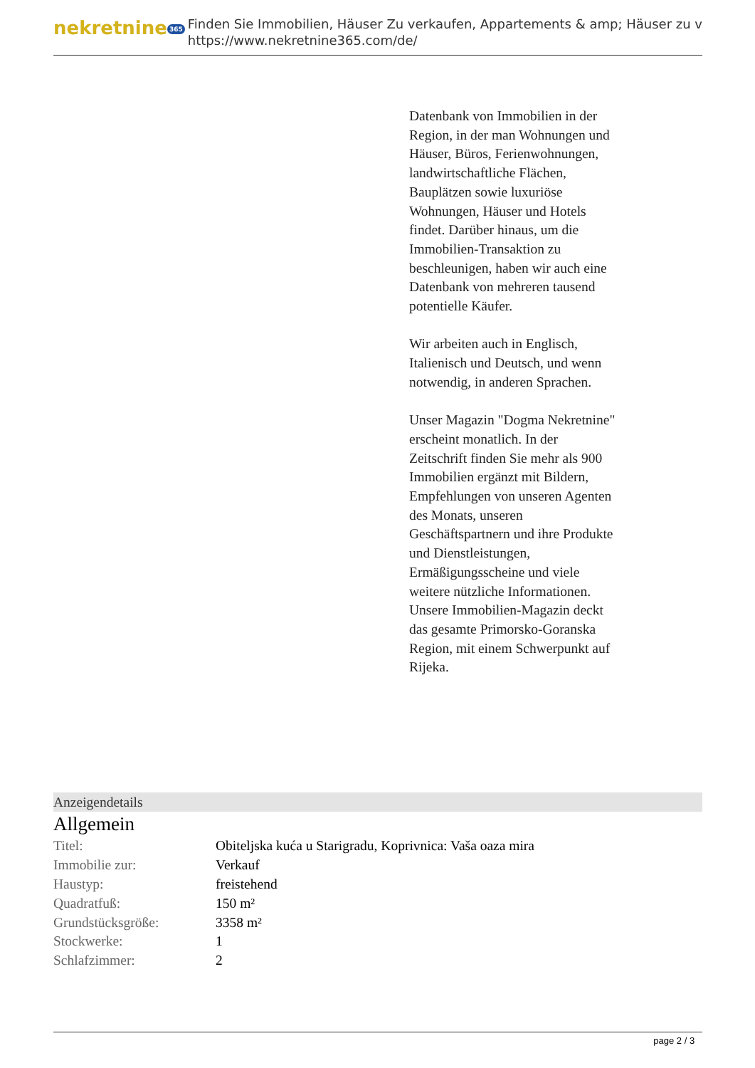nekretnine 365
Finden Sie Immobilien, Häuser Zu verkaufen, Appartements & amp; Häuser zu v
https://www.nekretnine365.com/de/
Datenbank von Immobilien in der Region, in der man Wohnungen und Häuser, Büros, Ferienwohnungen, landwirtschaftliche Flächen, Bauplätzen sowie luxuriöse Wohnungen, Häuser und Hotels findet. Darüber hinaus, um die Immobilien-Transaktion zu beschleunigen, haben wir auch eine Datenbank von mehreren tausend potentielle Käufer.
Wir arbeiten auch in Englisch, Italienisch und Deutsch, und wenn notwendig, in anderen Sprachen.
Unser Magazin "Dogma Nekretnine" erscheint monatlich. In der Zeitschrift finden Sie mehr als 900 Immobilien ergänzt mit Bildern, Empfehlungen von unseren Agenten des Monats, unseren Geschäftspartnern und ihre Produkte und Dienstleistungen, Ermäßigungsscheine und viele weitere nützliche Informationen. Unsere Immobilien-Magazin deckt das gesamte Primorsko-Goranska Region, mit einem Schwerpunkt auf Rijeka.
Anzeigendetails
Allgemein
| Titel: | Obiteljska kuća u Starigradu, Koprivnica: Vaša oaza mira |
| Immobilie zur: | Verkauf |
| Haustyp: | freistehend |
| Quadratfuß: | 150 m² |
| Grundstücksgröße: | 3358 m² |
| Stockwerke: | 1 |
| Schlafzimmer: | 2 |
page 2 / 3